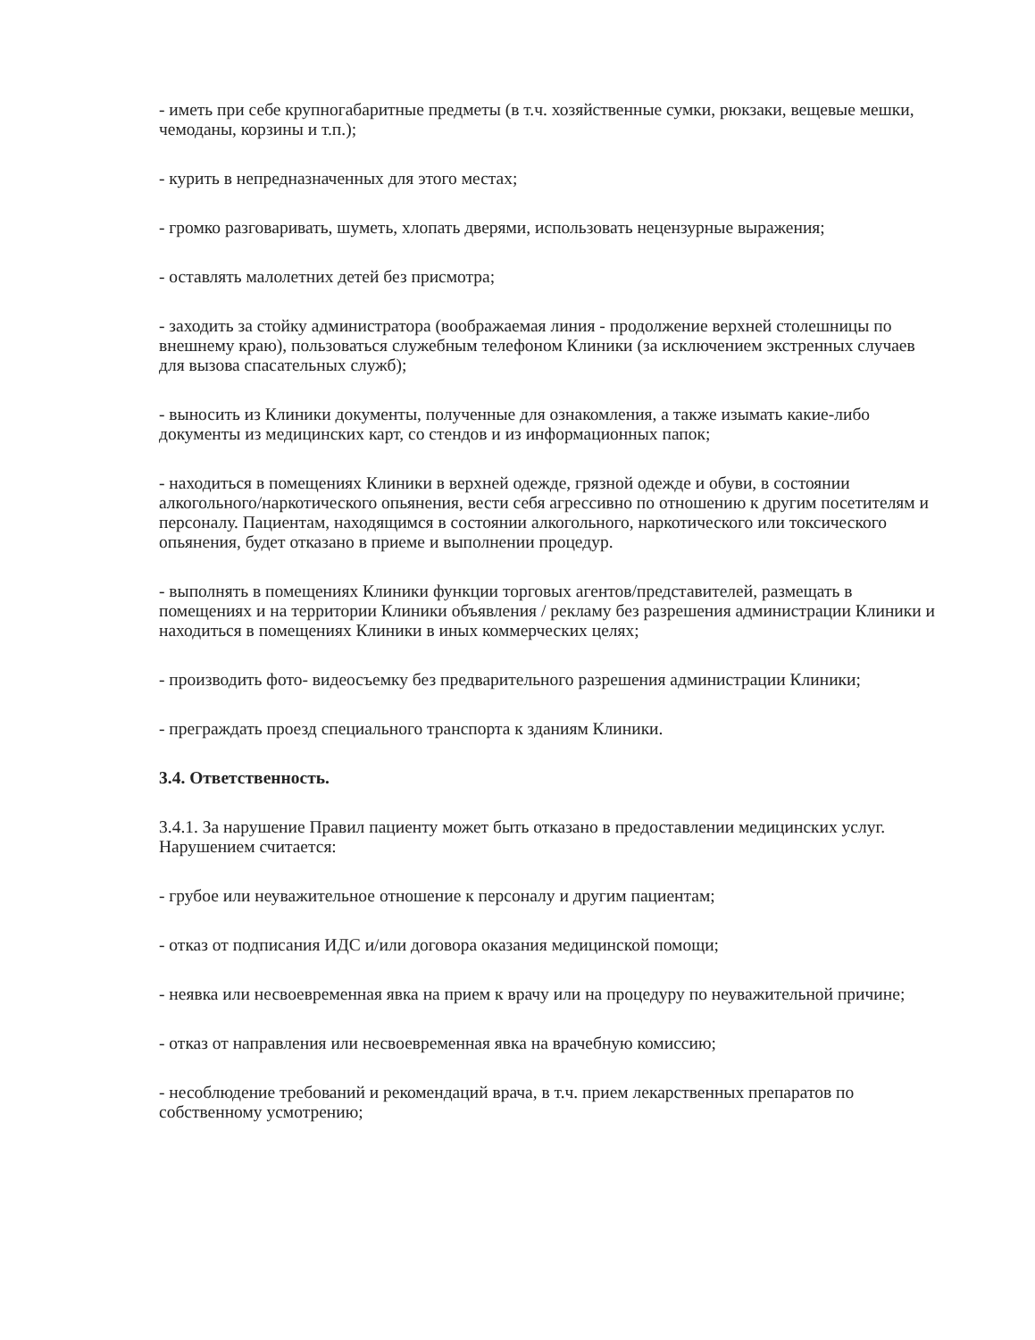- иметь при себе крупногабаритные предметы (в т.ч. хозяйственные сумки, рюкзаки, вещевые мешки, чемоданы, корзины и т.п.);
- курить в непредназначенных для этого местах;
- громко разговаривать, шуметь, хлопать дверями, использовать нецензурные выражения;
- оставлять малолетних детей без присмотра;
- заходить за стойку администратора (воображаемая линия - продолжение верхней столешницы по внешнему краю), пользоваться служебным телефоном Клиники (за исключением экстренных случаев для вызова спасательных служб);
- выносить из Клиники документы, полученные для ознакомления, а также изымать какие-либо документы из медицинских карт, со стендов и из информационных папок;
- находиться в помещениях Клиники в верхней одежде, грязной одежде и обуви, в состоянии алкогольного/наркотического опьянения, вести себя агрессивно по отношению к другим посетителям и персоналу. Пациентам, находящимся в состоянии алкогольного, наркотического или токсического опьянения, будет отказано в приеме и выполнении процедур.
- выполнять в помещениях Клиники функции торговых агентов/представителей, размещать в помещениях и на территории Клиники объявления / рекламу без разрешения администрации Клиники и находиться в помещениях Клиники в иных коммерческих целях;
- производить фото- видеосъемку без предварительного разрешения администрации Клиники;
- преграждать проезд специального транспорта к зданиям Клиники.
3.4. Ответственность.
3.4.1. За нарушение Правил пациенту может быть отказано в предоставлении медицинских услуг. Нарушением считается:
- грубое или неуважительное отношение к персоналу и другим пациентам;
- отказ от подписания ИДС и/или договора оказания медицинской помощи;
- неявка или несвоевременная явка на прием к врачу или на процедуру по неуважительной причине;
- отказ от направления или несвоевременная явка на врачебную комиссию;
- несоблюдение требований и рекомендаций врача, в т.ч. прием лекарственных препаратов по собственному усмотрению;